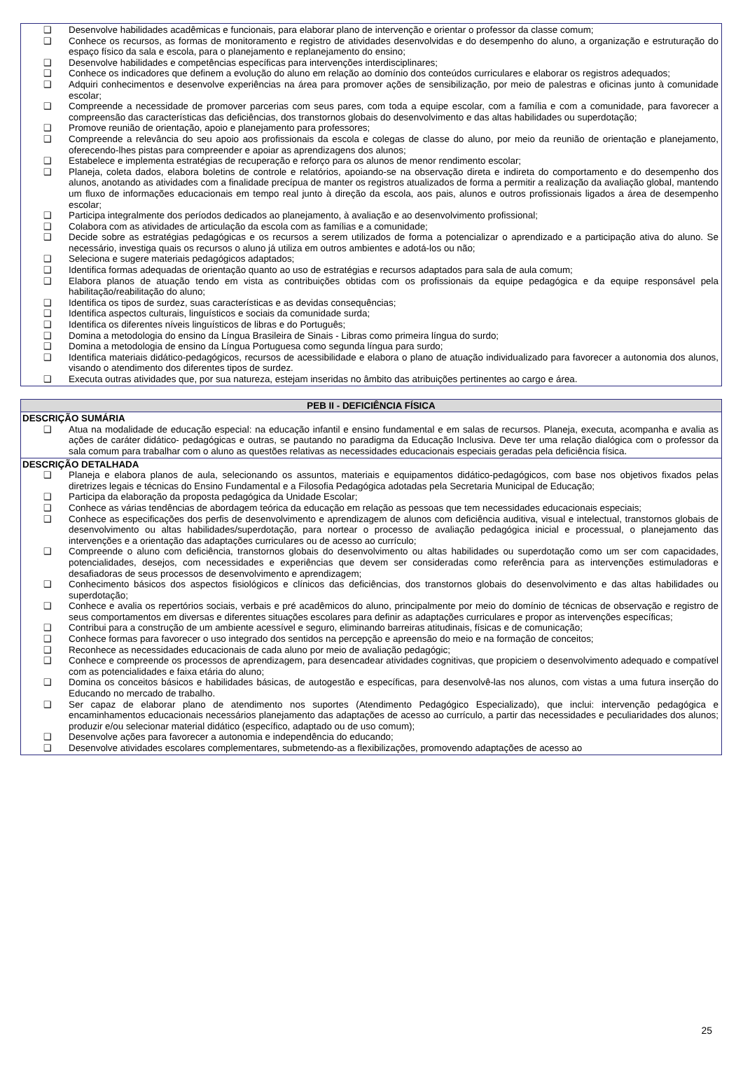| ❑ Desenvolve habilidades acadêmicas e funcionais, para elaborar plano de intervenção e orientar o professor da classe comum; ❑ Conhece os recursos, as formas de monitoramento e registro de atividades desenvolvidas e do desempenho do aluno, a organização e estruturação do espaço físico da sala e escola, para o planejamento e replanejamento do ensino; ❑ Desenvolve habilidades e competências específicas para intervenções interdisciplinares; ❑ Conhece os indicadores que definem a evolução do aluno em relação ao domínio dos conteúdos curriculares e elaborar os registros adequados; ❑ Adquiri conhecimentos e desenvolve experiências na área para promover ações de sensibilização, por meio de palestras e oficinas junto à comunidade escolar; ❑ Compreende a necessidade de promover parcerias com seus pares, com toda a equipe escolar, com a família e com a comunidade, para favorecer a compreensão das características das deficiências, dos transtornos globais do desenvolvimento e das altas habilidades ou superdotação; ❑ Promove reunião de orientação, apoio e planejamento para professores; ❑ Compreende a relevância do seu apoio aos profissionais da escola e colegas de classe do aluno, por meio da reunião de orientação e planejamento, oferecendo-lhes pistas para compreender e apoiar as aprendizagens dos alunos; ❑ Estabelece e implementa estratégias de recuperação e reforço para os alunos de menor rendimento escolar; ❑ Planeja, coleta dados, elabora boletins de controle e relatórios, apoiando-se na observação direta e indireta do comportamento e do desempenho dos alunos, anotando as atividades com a finalidade precípua de manter os registros atualizados de forma a permitir a realização da avaliação global, mantendo um fluxo de informações educacionais em tempo real junto à direção da escola, aos pais, alunos e outros profissionais ligados a área de desempenho escolar; ❑ Participa integralmente dos períodos dedicados ao planejamento, à avaliação e ao desenvolvimento profissional; ❑ Colabora com as atividades de articulação da escola com as famílias e a comunidade; ❑ Decide sobre as estratégias pedagógicas e os recursos a serem utilizados de forma a potencializar o aprendizado e a participação ativa do aluno. Se necessário, investiga quais os recursos o aluno já utiliza em outros ambientes e adotá-los ou não; ❑ Seleciona e sugere materiais pedagógicos adaptados; ❑ Identifica formas adequadas de orientação quanto ao uso de estratégias e recursos adaptados para sala de aula comum; ❑ Elabora planos de atuação tendo em vista as contribuições obtidas com os profissionais da equipe pedagógica e da equipe responsável pela habilitação/reabilitação do aluno; ❑ Identifica os tipos de surdez, suas características e as devidas consequências; ❑ Identifica aspectos culturais, linguísticos e sociais da comunidade surda; ❑ Identifica os diferentes níveis linguísticos de libras e do Português; ❑ Domina a metodologia do ensino da Língua Brasileira de Sinais - Libras como primeira língua do surdo; ❑ Domina a metodologia de ensino da Língua Portuguesa como segunda língua para surdo; ❑ Identifica materiais didático-pedagógicos, recursos de acessibilidade e elabora o plano de atuação individualizado para favorecer a autonomia dos alunos, visando o atendimento dos diferentes tipos de surdez. ❑ Executa outras atividades que, por sua natureza, estejam inseridas no âmbito das atribuições pertinentes ao cargo e área. |
| PEB II - DEFICIÊNCIA FÍSICA |
| DESCRIÇÃO SUMÁRIA ❑ Atua na modalidade de educação especial: na educação infantil e ensino fundamental e em salas de recursos. Planeja, executa, acompanha e avalia as ações de caráter didático- pedagógicas e outras, se pautando no paradigma da Educação Inclusiva. Deve ter uma relação dialógica com o professor da sala comum para trabalhar com o aluno as questões relativas as necessidades educacionais especiais geradas pela deficiência física. |
| DESCRIÇÃO DETALHADA ❑ Planeja e elabora planos de aula, selecionando os assuntos, materiais e equipamentos didático-pedagógicos, com base nos objetivos fixados pelas diretrizes legais e técnicas do Ensino Fundamental e a Filosofia Pedagógica adotadas pela Secretaria Municipal de Educação; ❑ Participa da elaboração da proposta pedagógica da Unidade Escolar; ❑ Conhece as várias tendências de abordagem teórica da educação em relação as pessoas que tem necessidades educacionais especiais; ❑ Conhece as especificações dos perfis de desenvolvimento e aprendizagem de alunos com deficiência auditiva, visual e intelectual, transtornos globais de desenvolvimento ou altas habilidades/superdotação, para nortear o processo de avaliação pedagógica inicial e processual, o planejamento das intervenções e a orientação das adaptações curriculares ou de acesso ao currículo; ❑ Compreende o aluno com deficiência, transtornos globais do desenvolvimento ou altas habilidades ou superdotação como um ser com capacidades, potencialidades, desejos, com necessidades e experiências que devem ser consideradas como referência para as intervenções estimuladoras e desafiadoras de seus processos de desenvolvimento e aprendizagem; ❑ Conhecimento básicos dos aspectos fisiológicos e clínicos das deficiências, dos transtornos globais do desenvolvimento e das altas habilidades ou superdotação; ❑ Conhece e avalia os repertórios sociais, verbais e pré acadêmicos do aluno, principalmente por meio do domínio de técnicas de observação e registro de seus comportamentos em diversas e diferentes situações escolares para definir as adaptações curriculares e propor as intervenções específicas; ❑ Contribui para a construção de um ambiente acessível e seguro, eliminando barreiras atitudinais, físicas e de comunicação; ❑ Conhece formas para favorecer o uso integrado dos sentidos na percepção e apreensão do meio e na formação de conceitos; ❑ Reconhece as necessidades educacionais de cada aluno por meio de avaliação pedagógic; ❑ Conhece e compreende os processos de aprendizagem, para desencadear atividades cognitivas, que propiciem o desenvolvimento adequado e compatível com as potencialidades e faixa etária do aluno; ❑ Domina os conceitos básicos e habilidades básicas, de autogestão e específicas, para desenvolvê-las nos alunos, com vistas a uma futura inserção do Educando no mercado de trabalho. ❑ Ser capaz de elaborar plano de atendimento nos suportes (Atendimento Pedagógico Especializado), que inclui: intervenção pedagógica e encaminhamentos educacionais necessários planejamento das adaptações de acesso ao currículo, a partir das necessidades e peculiaridades dos alunos; produzir e/ou selecionar material didático (específico, adaptado ou de uso comum); ❑ Desenvolve ações para favorecer a autonomia e independência do educando; ❑ Desenvolve atividades escolares complementares, submetendo-as a flexibilizações, promovendo adaptações de acesso ao |
25